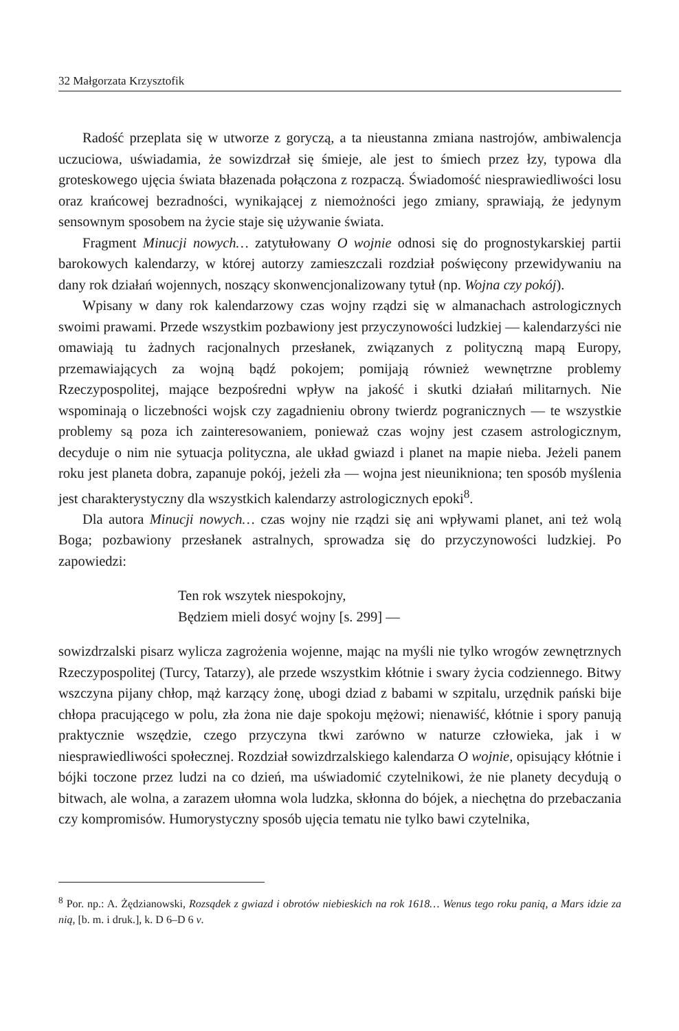32 Małgorzata Krzysztofik
Radość przeplata się w utworze z goryczą, a ta nieustanna zmiana nastrojów, ambiwalencja uczuciowa, uświadamia, że sowizdrzał się śmieje, ale jest to śmiech przez łzy, typowa dla groteskowego ujęcia świata błazenada połączona z rozpaczą. Świadomość niesprawiedliwości losu oraz krańcowej bezradności, wynikającej z niemożności jego zmiany, sprawiają, że jedynym sensownym sposobem na życie staje się używanie świata.
Fragment Minucji nowych… zatytułowany O wojnie odnosi się do prognostykarskiej partii barokowych kalendarzy, w której autorzy zamieszczali rozdział poświęcony przewidywaniu na dany rok działań wojennych, noszący skonwencjonalizowany tytuł (np. Wojna czy pokój).
Wpisany w dany rok kalendarzowy czas wojny rządzi się w almanachach astrologicznych swoimi prawami. Przede wszystkim pozbawiony jest przyczynowości ludzkiej — kalendarzyści nie omawiają tu żadnych racjonalnych przesłanek, związanych z polityczną mapą Europy, przemawiających za wojną bądź pokojem; pomijają również wewnętrzne problemy Rzeczypospolitej, mające bezpośredni wpływ na jakość i skutki działań militarnych. Nie wspominają o liczebności wojsk czy zagadnieniu obrony twierdz pogranicznych — te wszystkie problemy są poza ich zainteresowaniem, ponieważ czas wojny jest czasem astrologicznym, decyduje o nim nie sytuacja polityczna, ale układ gwiazd i planet na mapie nieba. Jeżeli panem roku jest planeta dobra, zapanuje pokój, jeżeli zła — wojna jest nieunikniona; ten sposób myślenia jest charakterystyczny dla wszystkich kalendarzy astrologicznych epoki<sup>8</sup>.
Dla autora Minucji nowych… czas wojny nie rządzi się ani wpływami planet, ani też wolą Boga; pozbawiony przesłanek astralnych, sprowadza się do przyczynowości ludzkiej. Po zapowiedzi:
Ten rok wszytek niespokojny,
Będziem mieli dosyć wojny [s. 299] —
sowizdrzalski pisarz wylicza zagrożenia wojenne, mając na myśli nie tylko wrogów zewnętrznych Rzeczypospolitej (Turcy, Tatarzy), ale przede wszystkim kłótnie i swary życia codziennego. Bitwy wszczyna pijany chłop, mąż karzący żonę, ubogi dziad z babami w szpitalu, urzędnik pański bije chłopa pracującego w polu, zła żona nie daje spokoju mężowi; nienawiść, kłótnie i spory panują praktycznie wszędzie, czego przyczyna tkwi zarówno w naturze człowieka, jak i w niesprawiedliwości społecznej. Rozdział sowizdrzalskiego kalendarza O wojnie, opisujący kłótnie i bójki toczone przez ludzi na co dzień, ma uświadomić czytelnikowi, że nie planety decydują o bitwach, ale wolna, a zarazem ułomna wola ludzka, skłonna do bójek, a niechętna do przebaczania czy kompromisów. Humorystyczny sposób ujęcia tematu nie tylko bawi czytelnika,
<sup>8</sup> Por. np.: A. Żędzianowski, Rozsądek z gwiazd i obrotów niebieskich na rok 1618… Wenus tego roku panią, a Mars idzie za nią, [b. m. i druk.], k. D 6–D 6 v.